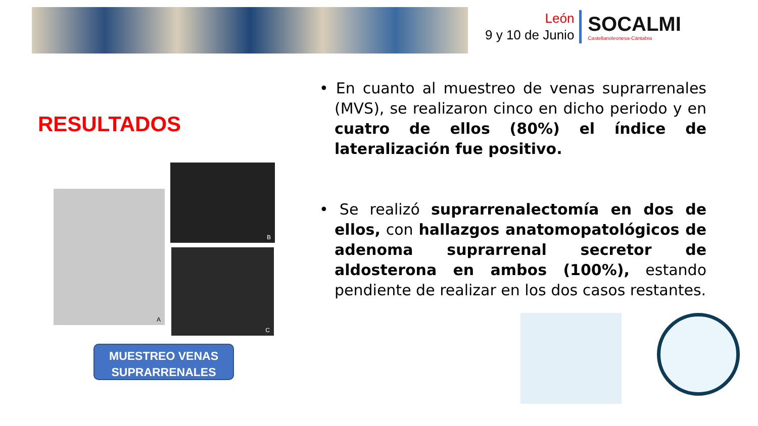León
9 y 10 de Junio
SOCALMI
Castellanoleonesa-Cántabra
RESULTADOS
A
B
C
MUESTREO VENAS
SUPRARRENALES
• En cuanto al muestreo de venas suprarrenales (MVS), se realizaron cinco en dicho periodo y en cuatro de ellos (80%) el índice de lateralización fue positivo.
• Se realizó suprarrenalectomía en dos de ellos, con hallazgos anatomopatológicos de adenoma suprarrenal secretor de aldosterona en ambos (100%), estando pendiente de realizar en los dos casos restantes.